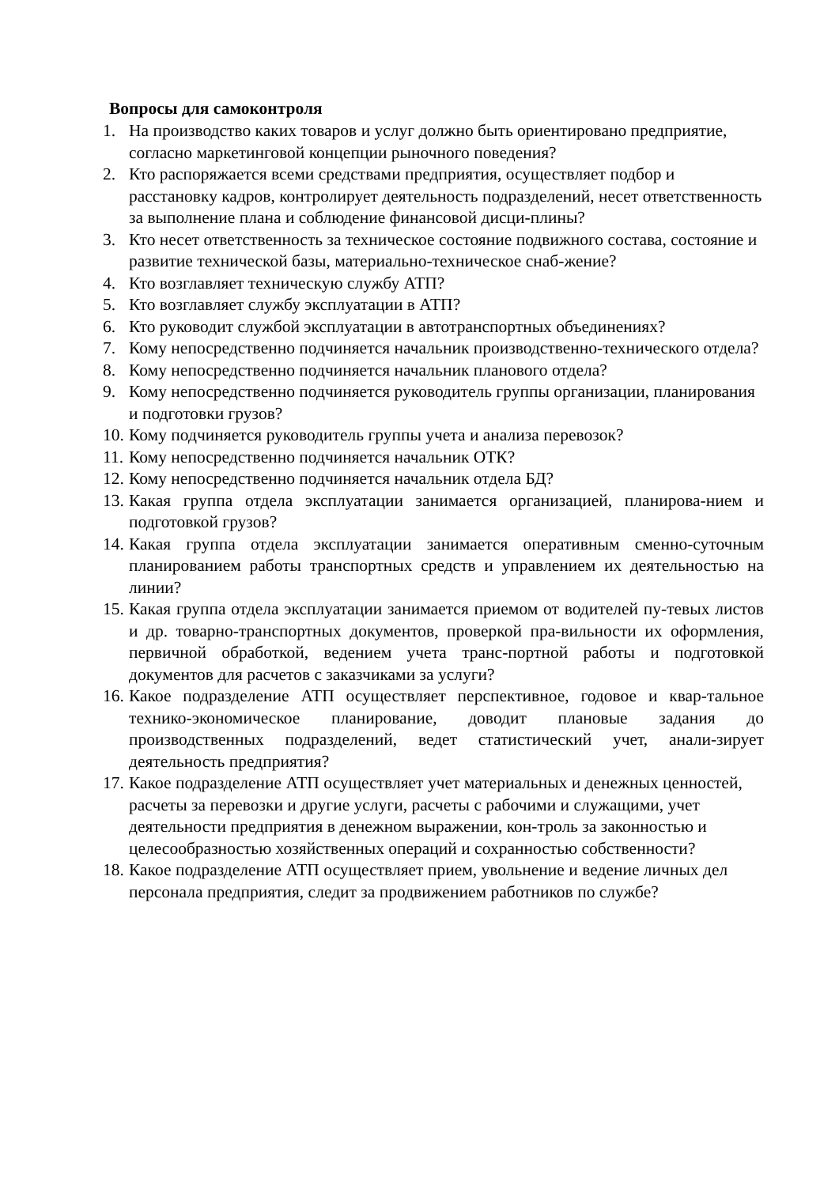Вопросы для самоконтроля
1. На производство каких товаров и услуг должно быть ориентировано предприятие, согласно маркетинговой концепции рыночного поведения?
2. Кто распоряжается всеми средствами предприятия, осуществляет подбор и расстановку кадров, контролирует деятельность подразделений, несет ответственность за выполнение плана и соблюдение финансовой дисци-плины?
3. Кто несет ответственность за техническое состояние подвижного состава, состояние и развитие технической базы, материально-техническое снаб-жение?
4. Кто возглавляет техническую службу АТП?
5. Кто возглавляет службу эксплуатации в АТП?
6. Кто руководит службой эксплуатации в автотранспортных объединениях?
7. Кому непосредственно подчиняется начальник производственно-технического отдела?
8. Кому непосредственно подчиняется начальник планового отдела?
9. Кому непосредственно подчиняется руководитель группы организации, планирования и подготовки грузов?
10. Кому подчиняется руководитель группы учета и анализа перевозок?
11. Кому непосредственно подчиняется начальник ОТК?
12. Кому непосредственно подчиняется начальник отдела БД?
13. Какая группа отдела эксплуатации занимается организацией, планирова-нием и подготовкой грузов?
14. Какая группа отдела эксплуатации занимается оперативным сменно-суточным планированием работы транспортных средств и управлением их деятельностью на линии?
15. Какая группа отдела эксплуатации занимается приемом от водителей пу-тевых листов и др. товарно-транспортных документов, проверкой пра-вильности их оформления, первичной обработкой, ведением учета транс-портной работы и подготовкой документов для расчетов с заказчиками за услуги?
16. Какое подразделение АТП осуществляет перспективное, годовое и квар-тальное технико-экономическое планирование, доводит плановые задания до производственных подразделений, ведет статистический учет, анали-зирует деятельность предприятия?
17. Какое подразделение АТП осуществляет учет материальных и денежных ценностей, расчеты за перевозки и другие услуги, расчеты с рабочими и служащими, учет деятельности предприятия в денежном выражении, кон-троль за законностью и целесообразностью хозяйственных операций и сохранностью собственности?
18. Какое подразделение АТП осуществляет прием, увольнение и ведение личных дел персонала предприятия, следит за продвижением работников по службе?